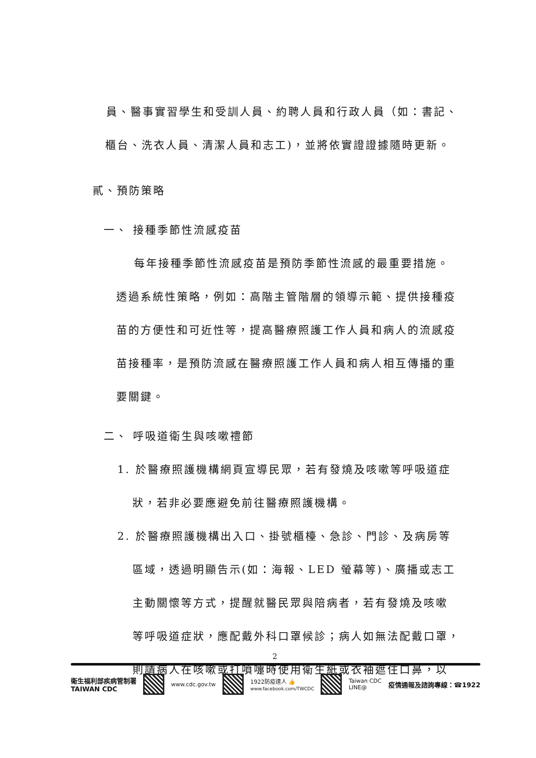員、醫事實習學生和受訓人員、約聘人員和行政人員（如：書記、
櫃台、洗衣人員、清潔人員和志工)，並將依實證證據隨時更新。
貳、預防策略
一、 接種季節性流感疫苗
每年接種季節性流感疫苗是預防季節性流感的最重要措施。
透過系統性策略，例如：高階主管階層的領導示範、提供接種疫
苗的方便性和可近性等，提高醫療照護工作人員和病人的流感疫
苗接種率，是預防流感在醫療照護工作人員和病人相互傳播的重
要關鍵。
二、 呼吸道衛生與咳嗽禮節
1. 於醫療照護機構網頁宣導民眾，若有發燒及咳嗽等呼吸道症
狀，若非必要應避免前往醫療照護機構。
2. 於醫療照護機構出入口、掛號櫃檯、急診、門診、及病房等
區域，透過明顯告示(如：海報、LED 螢幕等)、廣播或志工
主動關懷等方式，提醒就醫民眾與陪病者，若有發燒及咳嗽
等呼吸道症狀，應配戴外科口罩候診；病人如無法配戴口罩，
則請病人在咳嗽或打噴嚏時使用衛生紙或衣袖遮住口鼻，以
2
衛生福利部疾病管制署
TAIWAN CDC
www.cdc.gov.tw
1922防疫達人 👍
www.facebook.com/TWCDC
Taiwan CDC
LINE@ 疫情通報及諮詢專線：☎1922